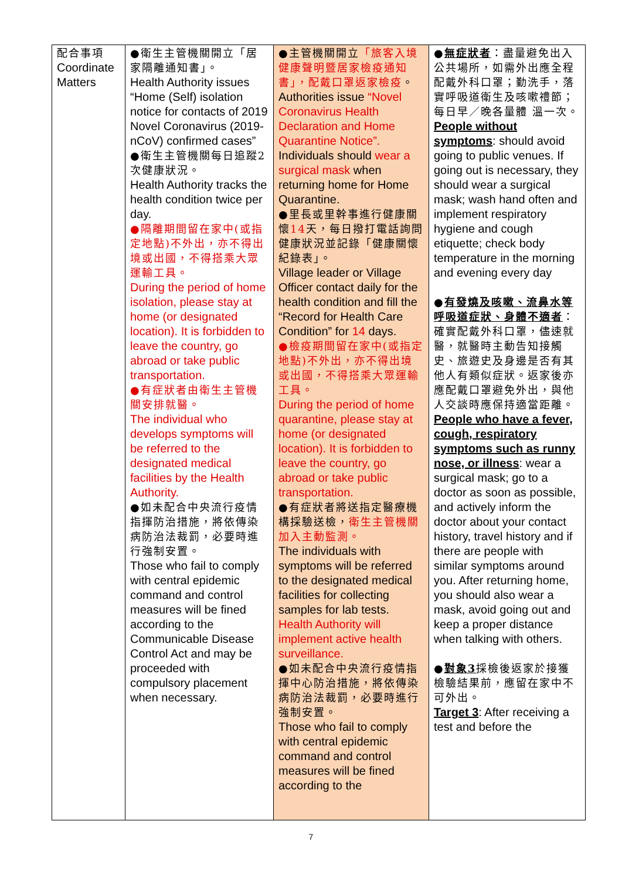| 配合事項 Coordinate Matters | ●衛生主管機關開立「居家隔離通知書」。 Health Authority issues “Home (Self) isolation notice for contacts of 2019 Novel Coronavirus (2019-nCoV) confirmed cases” ●衛生主管機關每日追蹤2次健康狀況。 Health Authority tracks the health condition twice per day. ●隔離期間留在家中(或指定地點)不外出，亦不得出境或出國，不得搭乘大眾運輸工具。 During the period of home isolation, please stay at home (or designated location). It is forbidden to leave the country, go abroad or take public transportation. ●有症狀者由衛生主管機關安排就醫。 The individual who develops symptoms will be referred to the designated medical facilities by the Health Authority. ●如未配合中央流行疫情指揮防治措施，將依傳染病防治法裁罰，必要時進行強制安置。 Those who fail to comply with central epidemic command and control measures will be fined according to the Communicable Disease Control Act and may be proceeded with compulsory placement when necessary. | ●主管機關開立 「旅客入境健康聲明暨居家檢疫通知書」，配戴口罩返家檢疫 。 Authorities issue “Novel Coronavirus Health Declaration and Home Quarantine Notice”. Individuals should wear a surgical mask when returning home for Home Quarantine. ●里長或里幹事進行健康關懷 14 天，每日撥打電話詢問健康狀況並記錄「健康關懷紀錄表」。 Village leader or Village Officer contact daily for the health condition and fill the “Record for Health Care Condition” for 14 days. ●檢疫期間留在家中(或指定地點)不外出，亦不得出境或出國，不得搭乘大眾運輸工具。 During the period of home quarantine, please stay at home (or designated location). It is forbidden to leave the country, go abroad or take public transportation. ●有症狀者將送指定醫療機構採驗送檢， 衛生主管機關加入主動監測。 The individuals with symptoms will be referred to the designated medical facilities for collecting samples for lab tests. Health Authority will implement active health surveillance. ●如未配合中央流行疫情指揮中心防治措施，將依傳染病防治法裁罰，必要時進行強制安置。 Those who fail to comply with central epidemic command and control measures will be fined according to the | ● 無症狀者 ：盡量避免出入公共場所，如需外出應全程配戴外科口罩；勤洗手，落實呼吸道衛生及咳嗽禮節；每日早／晚各量體 溫一次。 People without symptoms : should avoid going to public venues. If going out is necessary, they should wear a surgical mask; wash hand often and implement respiratory hygiene and cough etiquette; check body temperature in the morning and evening every day ● 有發燒及咳嗽、流鼻水等呼吸道症狀、身體不適者 ：確實配戴外科口罩，儘速就醫，就醫時主動告知接觸史、旅遊史及身邊是否有其他人有類似症狀。返家後亦應配戴口罩避免外出，與他人交談時應保持適當距離。 People who have a fever, cough, respiratory symptoms such as runny nose, or illness : wear a surgical mask; go to a doctor as soon as possible, and actively inform the doctor about your contact history, travel history and if there are people with similar symptoms around you. After returning home, you should also wear a mask, avoid going out and keep a proper distance when talking with others. ● 對象3 採檢後返家於接獲檢驗結果前，應留在家中不可外出。 Target 3 : After receiving a test and before the |
7